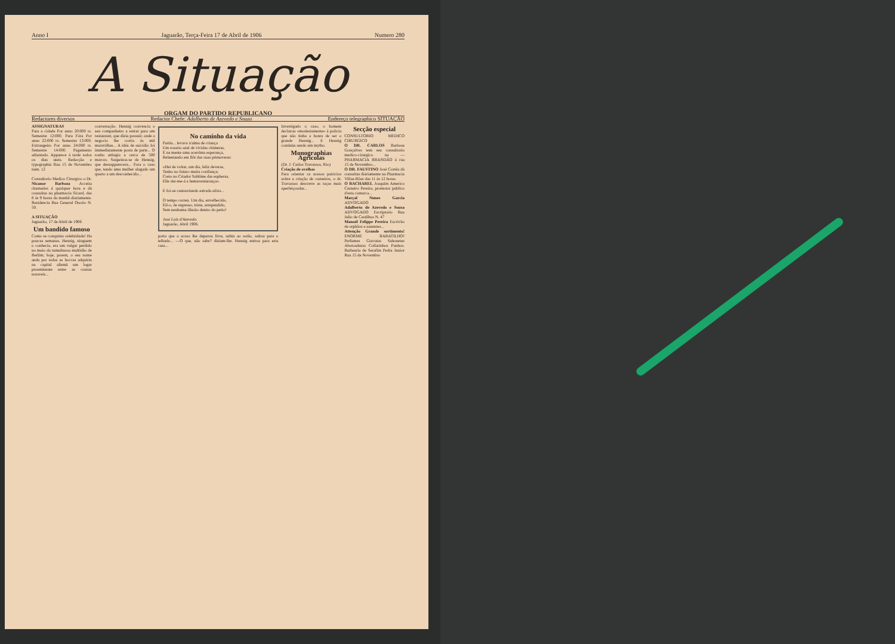Anno I Jaguarão, Terça-Feira 17 de Abril de 1906 Numero 280
A Situação
ORGAM DO PARTIDO REPUBLICANO
Redactores diversos Redactor Chefe: Adalberto de Azevedo e Souza Endereço telegraphico SITUAÇÃO
ASSIGNATURAS
Para a cidade Por anno 20:000 rs. Semestre 12:000. Para Fóra Por anno 22:000 rs. Semestre 13:000. Extrangeiro Por anno 24:000 rs. Semestre 14:000. Pagamento adiantado. Apparece á tarde todos os dias uteis. Redacção e typographia Rua 15 de Novembro num. 12
Consultorio Medico Cirurgico o Dr. Nicanor Barboza Acceita chamados á qualquer hora e dá consultas na pharmacia Sicard, das 8 ás 9 horas da manhã diariamente. Residencia Rua General Osorio N. 50.
A SITUAÇÃO
Jaguarão, 17 de Abril de 1906
Um bandido famoso
Como se conquista celebridade! Ha poucas semanas, Hennig, ninguem o conhecia, era um vulgar perdido no meio da tumultuosa multidão de Berlim; hoje, porem, o seu nome anda por todas as boccas adquiriu na capital allemã um logar proeminente entre as cousas notaveis...
conversação. Hennig convencia o seu companheiro a entrar para um restaurant, que dizia possuir, onde o negocio lhe corria ás mil maravilhas... A idéa de suicidio foi immediatamente posta de parte... O roubo attingia a cerca de 500 marcos. Suspeitou-se de Hennig, que dessapparecera... Fora o caso que, tendo uma mulher alugado um quarto a um desconhecido...
No caminho da vida
Partiu... levava n'alma de criança
Um rosario azul de vividas chimeras,
E na mente uma acerrima esperança,
Rebentando em flôr das suas primaveras:
«Hei de voltar, um dia, feliz deveras,
Tenho no futuro muita confiança;
Creio no Criador Sublime das espheras,
Elle dar-me-á a bemaventurança».
E foi-se cantarolando estrada afóra...
O tempo correu. Um dia, envelhecido,
Eil-o, de regresso, triste, arrependido,
Sem nenhuma illusão dentro do peito!
José Luiz d'Azevedo.
Jaguarão, Abril 1906.
porta que o acaso lhe deparou livre, subiu ao sotão, saltou para o telhado... —O que, não sabe? diziam-lhe. Hennig entrou para esta casa...
Investigado o caso, o homem declarou «modestamente» á policia que não tinha a honra de ser o grande Hennig... E Hennig continúa sendo um mytho.
Monographias Agricolas
(Dr. J. Carlos Travassos, Rio)
Criação de ovelhas
Para orientar os nossos patricios sobre a criação de carneiros, o dr. Travassos descreve as raças mais aperfeiçoadas...
Secção especial
CONSULTORIO MEDICO CIRURGICO
O DR. CARLOS Barbosa Gonçalves tem seu consultorio medico-cirurgico na — PHARMACIA BRANDÃO á rua 15 de Novembro...
O DR. FAUSTINO José Corrêa dá consultas diariamente na Pharmacia Villas-Bôas das 11 ás 12 horas.
O BACHAREL Joaquim Americo Carneiro Pereira, promotor publico d'esta comarca...
Marçal Nunes Garcia ADVOGADO
Adalberto de Azevedo e Sousa ADVOGADO Escriptorio Rua Julio de Castilhos N. 47
Manoél Felippe Pereira Escrivão de orphãos e auzentes...
Attenção Grande sortimento! ENORME BARATILHO! Perfumes Gravatas Sabonetes Abotoaduras Collarinhos Punhos. Barbearia de Serafim Pedra Junior Rua 15 de Novembro